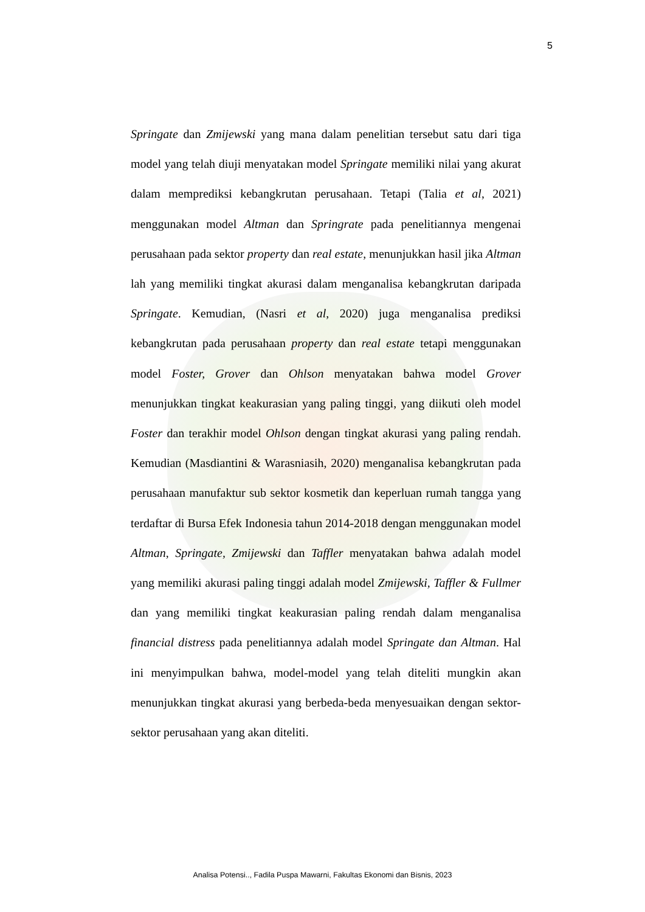5
Springate dan Zmijewski yang mana dalam penelitian tersebut satu dari tiga model yang telah diuji menyatakan model Springate memiliki nilai yang akurat dalam memprediksi kebangkrutan perusahaan. Tetapi (Talia et al, 2021) menggunakan model Altman dan Springrate pada penelitiannya mengenai perusahaan pada sektor property dan real estate, menunjukkan hasil jika Altman lah yang memiliki tingkat akurasi dalam menganalisa kebangkrutan daripada Springate. Kemudian, (Nasri et al, 2020) juga menganalisa prediksi kebangkrutan pada perusahaan property dan real estate tetapi menggunakan model Foster, Grover dan Ohlson menyatakan bahwa model Grover menunjukkan tingkat keakurasian yang paling tinggi, yang diikuti oleh model Foster dan terakhir model Ohlson dengan tingkat akurasi yang paling rendah. Kemudian (Masdiantini & Warasniasih, 2020) menganalisa kebangkrutan pada perusahaan manufaktur sub sektor kosmetik dan keperluan rumah tangga yang terdaftar di Bursa Efek Indonesia tahun 2014-2018 dengan menggunakan model Altman, Springate, Zmijewski dan Taffler menyatakan bahwa adalah model yang memiliki akurasi paling tinggi adalah model Zmijewski, Taffler & Fullmer dan yang memiliki tingkat keakurasian paling rendah dalam menganalisa financial distress pada penelitiannya adalah model Springate dan Altman. Hal ini menyimpulkan bahwa, model-model yang telah diteliti mungkin akan menunjukkan tingkat akurasi yang berbeda-beda menyesuaikan dengan sektor-sektor perusahaan yang akan diteliti.
Analisa Potensi.., Fadila Puspa Mawarni, Fakultas Ekonomi dan Bisnis, 2023